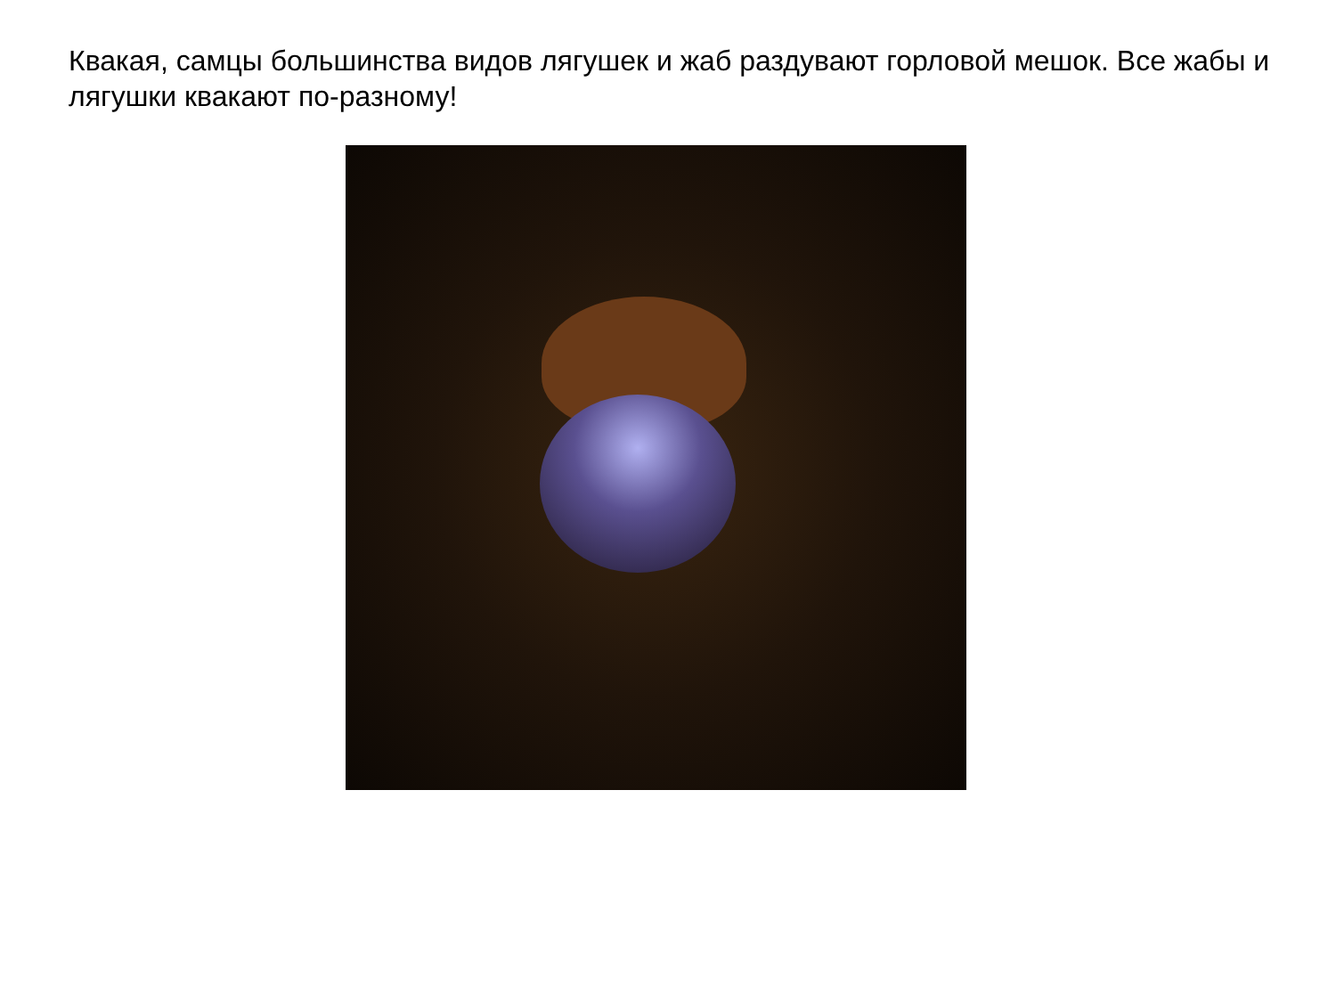Квакая, самцы большинства видов лягушек и жаб раздувают горловой мешок. Все жабы и лягушки квакают по-разному!